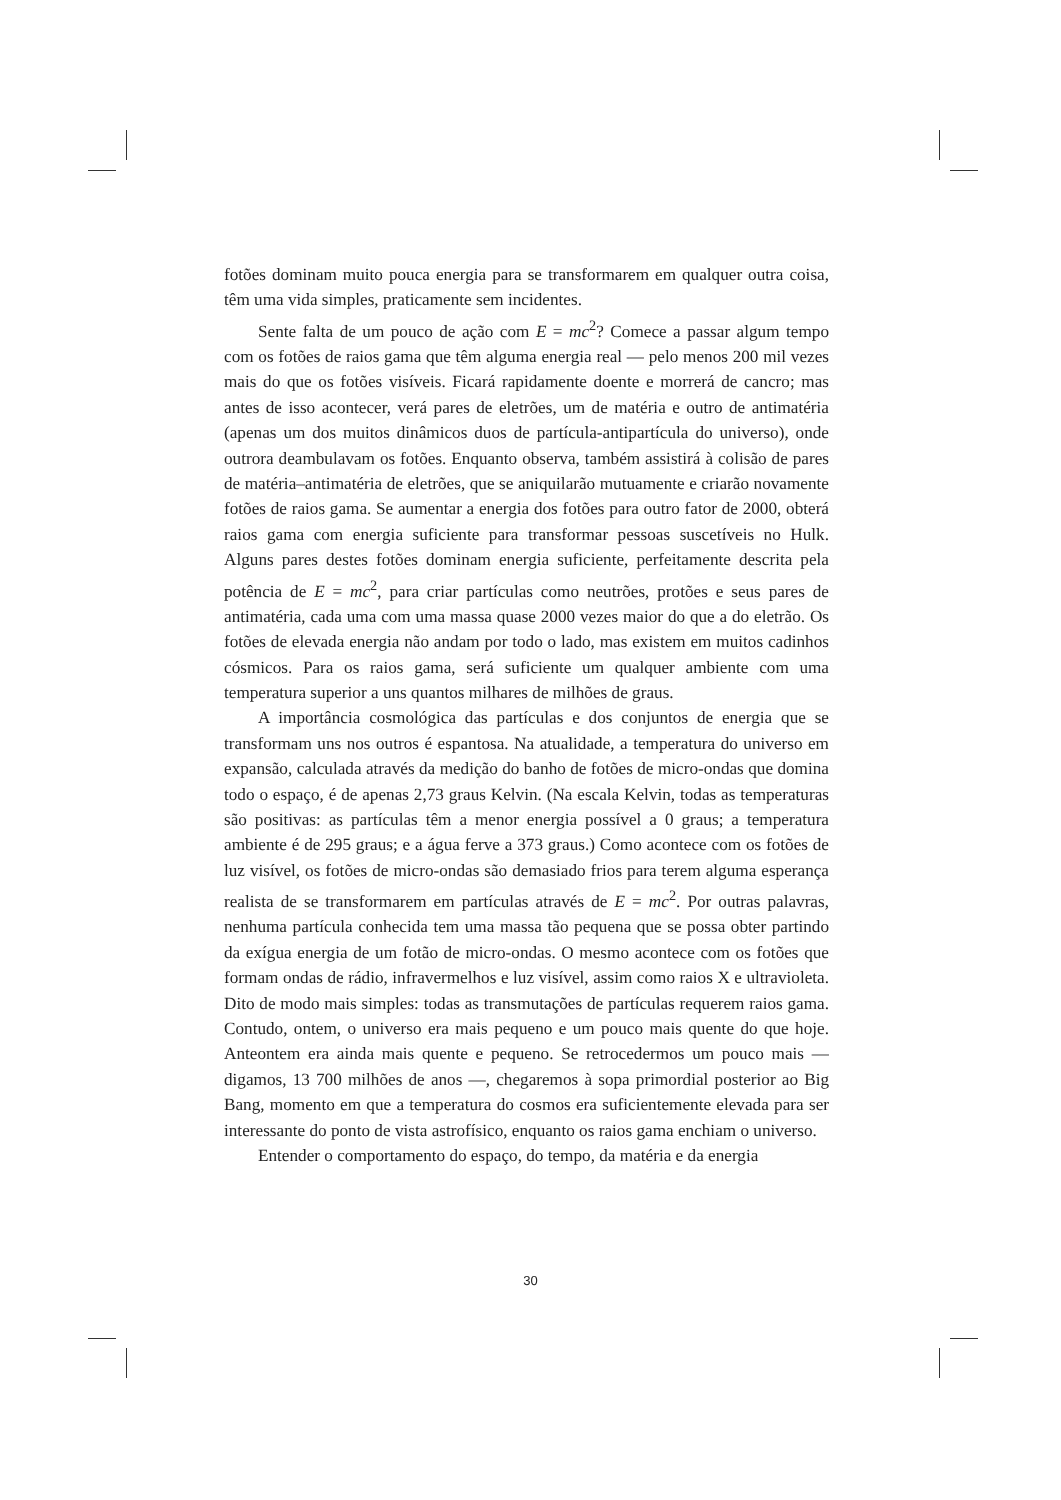fotões dominam muito pouca energia para se transformarem em qualquer outra coisa, têm uma vida simples, praticamente sem incidentes.
Sente falta de um pouco de ação com E = mc<sup>2</sup>? Comece a passar algum tempo com os fotões de raios gama que têm alguma energia real — pelo menos 200 mil vezes mais do que os fotões visíveis. Ficará rapidamente doente e morrerá de cancro; mas antes de isso acontecer, verá pares de eletrões, um de matéria e outro de antimatéria (apenas um dos muitos dinâmicos duos de partícula-antipartícula do universo), onde outrora deambulavam os fotões. Enquanto observa, também assistirá à colisão de pares de matéria–antimatéria de eletrões, que se aniquilarão mutuamente e criarão novamente fotões de raios gama. Se aumentar a energia dos fotões para outro fator de 2000, obterá raios gama com energia suficiente para transformar pessoas suscetíveis no Hulk. Alguns pares destes fotões dominam energia suficiente, perfeitamente descrita pela potência de E = mc<sup>2</sup>, para criar partículas como neutrões, protões e seus pares de antimatéria, cada uma com uma massa quase 2000 vezes maior do que a do eletrão. Os fotões de elevada energia não andam por todo o lado, mas existem em muitos cadinhos cósmicos. Para os raios gama, será suficiente um qualquer ambiente com uma temperatura superior a uns quantos milhares de milhões de graus.
A importância cosmológica das partículas e dos conjuntos de energia que se transformam uns nos outros é espantosa. Na atualidade, a temperatura do universo em expansão, calculada através da medição do banho de fotões de micro-ondas que domina todo o espaço, é de apenas 2,73 graus Kelvin. (Na escala Kelvin, todas as temperaturas são positivas: as partículas têm a menor energia possível a 0 graus; a temperatura ambiente é de 295 graus; e a água ferve a 373 graus.) Como acontece com os fotões de luz visível, os fotões de micro-ondas são demasiado frios para terem alguma esperança realista de se transformarem em partículas através de E = mc<sup>2</sup>. Por outras palavras, nenhuma partícula conhecida tem uma massa tão pequena que se possa obter partindo da exígua energia de um fotão de micro-ondas. O mesmo acontece com os fotões que formam ondas de rádio, infravermelhos e luz visível, assim como raios X e ultravioleta. Dito de modo mais simples: todas as transmutações de partículas requerem raios gama. Contudo, ontem, o universo era mais pequeno e um pouco mais quente do que hoje. Anteontem era ainda mais quente e pequeno. Se retrocedermos um pouco mais — digamos, 13 700 milhões de anos —, chegaremos à sopa primordial posterior ao Big Bang, momento em que a temperatura do cosmos era suficientemente elevada para ser interessante do ponto de vista astrofísico, enquanto os raios gama enchiam o universo.
Entender o comportamento do espaço, do tempo, da matéria e da energia
30